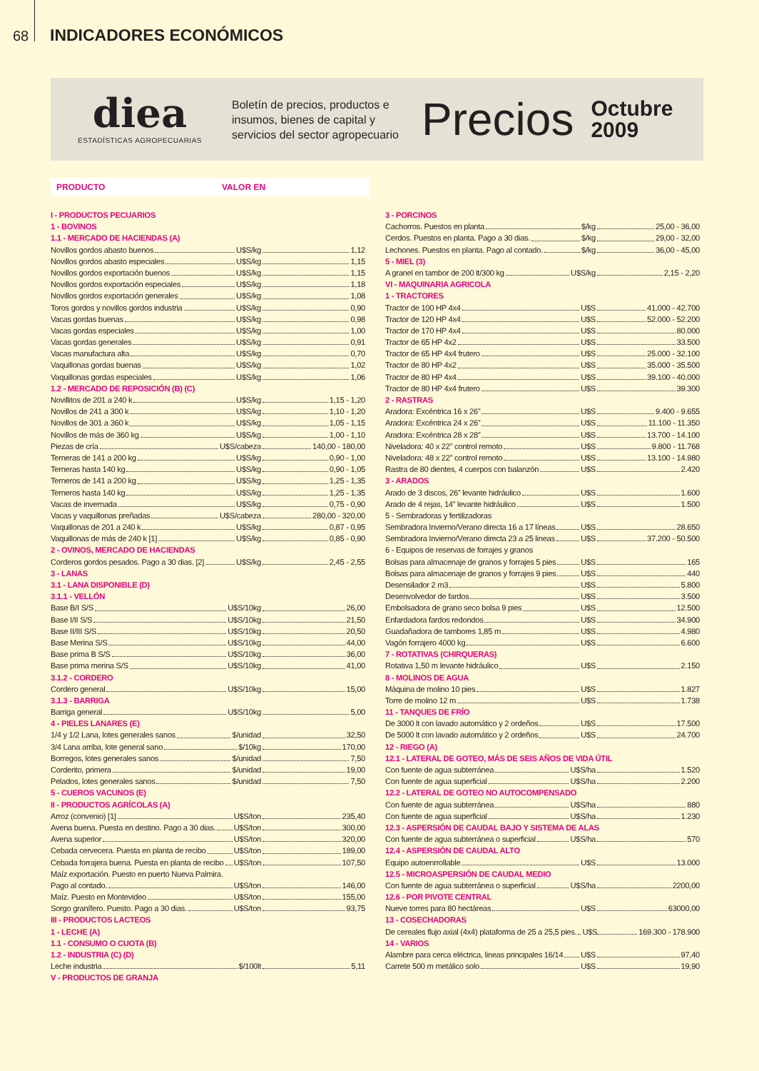68 INDICADORES ECONÓMICOS
diea
ESTADÍSTICAS AGROPECUARIAS
Boletín de precios, productos e insumos, bienes de capital y servicios del sector agropecuario
Precios
Octubre
2009
PRODUCTO VALOR EN
I - PRODUCTOS PECUARIOS
1 - BOVINOS
1.1 - MERCADO DE HACIENDAS (A)
Novillos gordos abasto buenos U$S/kg 1,12
Novillos gordos abasto especiales U$S/kg 1,15
Novillos gordos exportación buenos U$S/kg 1,15
Novillos gordos exportación especiales U$S/kg 1,18
Novillos gordos exportación generales U$S/kg 1,08
Toros gordos y novillos gordos industria U$S/kg 0,90
Vacas gordas buenas U$S/kg 0,98
Vacas gordas especiales U$S/kg 1,00
Vacas gordas generales U$S/kg 0,91
Vacas manufactura alta U$S/kg 0,70
Vaquillonas gordas buenas U$S/kg 1,02
Vaquillonas gordas especiales U$S/kg 1,06
1.2 - MERCADO DE REPOSICIÓN (B) (C)
Novillitos de 201 a 240 k U$S/kg 1,15 - 1,20
Novillos de 241 a 300 k U$S/kg 1,10 - 1,20
Novillos de 301 a 360 k U$S/kg 1,05 - 1,15
Novillos de más de 360 kg U$S/kg 1,00 - 1,10
Piezas de cría U$S/cabeza 140,00 - 180,00
Terneras de 141 a 200 kg U$S/kg 0,90 - 1,00
Terneras hasta 140 kg U$S/kg 0,90 - 1,05
Terneros de 141 a 200 kg U$S/kg 1,25 - 1,35
Terneros hasta 140 kg U$S/kg 1,25 - 1,35
Vacas de invernada U$S/kg 0,75 - 0,90
Vacas y vaquillonas preñadas U$S/cabeza 280,00 - 320,00
Vaquillonas de 201 a 240 k U$S/kg 0,87 - 0,95
Vaquillonas de más de 240 k [1] U$S/kg 0,85 - 0,90
2 - OVINOS, MERCADO DE HACIENDAS
Corderos gordos pesados. Pago a 30 dias. [2] U$S/kg 2,45 - 2,55
3 - LANAS
3.1 - LANA DISPONIBLE (D)
3.1.1 - VELLÓN
Base B/I S/S U$S/10kg 26,00
Base I/II S/S U$S/10kg 21,50
Base II/III S/S U$S/10kg 20,50
Base Merina S/S U$S/10kg 44,00
Base prima B S/S U$S/10kg 36,00
Base prima merina S/S U$S/10kg 41,00
3.1.2 - CORDERO
Cordero general U$S/10kg 15,00
3.1.3 - BARRIGA
Barriga general U$S/10kg 5,00
4 - PIELES LANARES (E)
1/4 y 1/2 Lana, lotes generales sanos $/unidad 32,50
3/4 Lana arriba, lote general sano $/10kg 170,00
Borregos, lotes generales sanos $/unidad 7,50
Corderito, primera $/unidad 19,00
Pelados, lotes generales sanos $/unidad 7,50
5 - CUEROS VACUNOS (E)
II - PRODUCTOS AGRÍCOLAS (A)
Arroz (convenio) [1] U$S/ton 235,40
Avena buena. Puesta en destino. Pago a 30 dias. U$S/ton 300,00
Avena superior U$S/ton 320,00
Cebada cervecera. Puesta en planta de recibo U$S/ton 189,00
Cebada forrajera buena. Puesta en planta de recibo U$S/ton 107,50
Maíz exportación. Puesto en puerto Nueva Palmira.
Pago al contado. U$S/ton 146,00
Maíz. Puesto en Montevideo U$S/ton 155,00
Sorgo granífero. Puesto. Pago a 30 dias. U$S/ton 93,75
III - PRODUCTOS LACTEOS
1 - LECHE (A)
1.1 - CONSUMO O CUOTA (B)
1.2 - INDUSTRIA (C) (D)
Leche industria $/100lt 5,11
V - PRODUCTOS DE GRANJA
3 - PORCINOS
Cachorros. Puestos en planta $/kg 25,00 - 36,00
Cerdos. Puestos en planta. Pago a 30 dias. $/kg 29,00 - 32,00
Lechones. Puestos en planta. Pago al contado. $/kg 36,00 - 45,00
5 - MIEL (3)
A granel en tambor de 200 lt/300 kg U$S/kg 2,15 - 2,20
VI - MAQUINARIA AGRICOLA
1 - TRACTORES
Tractor de 100 HP 4x4 U$S 41.000 - 42.700
Tractor de 120 HP 4x4 U$S 52.000 - 52.200
Tractor de 170 HP 4x4 U$S 80.000
Tractor de 65 HP 4x2 U$S 33.500
Tractor de 65 HP 4x4 frutero U$S 25.000 - 32.100
Tractor de 80 HP 4x2 U$S 35.000 - 35.500
Tractor de 80 HP 4x4 U$S 39.100 - 40.000
Tractor de 80 HP 4x4 frutero U$S 39.300
2 - RASTRAS
Aradora: Excéntrica 16 x 26” U$S 9.400 - 9.655
Aradora: Excéntrica 24 x 26” U$S 11.100 - 11.350
Aradora: Excéntrica 28 x 28” U$S 13.700 - 14.100
Niveladora: 40 x 22” control remoto U$S 9.800 - 11.768
Niveladora: 48 x 22” control remoto U$S 13.100 - 14.980
Rastra de 80 dientes, 4 cuerpos con balanzón U$S 2.420
3 - ARADOS
Arado de 3 discos, 26” levante hidráulico U$S 1.600
Arado de 4 rejas, 14” levante hidráulico U$S 1.500
5 - Sembradoras y fertilizadoras
Sembradora Invierno/Verano directa 16 a 17 líneas U$S 28.650
Sembradora Invierno/Verano directa 23 a 25 lineas U$S 37.200 - 50.500
6 - Equipos de reservas de forrajes y granos
Bolsas para almacenaje de granos y forrajes 5 pies U$S 165
Bolsas para almacenaje de granos y forrajes 9 pies U$S 440
Desensilador 2 m3 U$S 5.800
Desenvolvedor de fardos U$S 3.500
Embolsadora de grano seco bolsa 9 pies U$S 12.500
Enfardadora fardos redondos U$S 34.900
Guadañadora de tambores 1,85 m U$S 4.980
Vagón forrajero 4000 kg U$S 6.600
7 - ROTATIVAS (CHIRQUERAS)
Rotativa 1,50 m levante hidráulico U$S 2.150
8 - MOLINOS DE AGUA
Máquina de molino 10 pies U$S 1.827
Torre de molino 12 m U$S 1.738
11 - TANQUES DE FRÍO
De 3000 lt con lavado automático y 2 ordeños U$S 17.500
De 5000 lt con lavado automático y 2 ordeños U$S 24.700
12 - RIEGO (A)
12.1 - LATERAL DE GOTEO, MÁS DE SEIS AÑOS DE VIDA ÚTIL
Con fuente de agua subterránea U$S/ha 1.520
Con fuente de agua superficial U$S/ha 2.200
12.2 - LATERAL DE GOTEO NO AUTOCOMPENSADO
Con fuente de agua subterránea U$S/ha 880
Con fuente de agua superficial U$S/ha 1.230
12.3 - ASPERSIÓN DE CAUDAL BAJO Y SISTEMA DE ALAS
Con fuente de agua subterránea o superficial U$S/ha 570
12.4 - ASPERSIÓN DE CAUDAL ALTO
Equipo autoenrrollable U$S 13.000
12.5 - MICROASPERSIÓN DE CAUDAL MEDIO
Con fuente de agua subterránea o superficial U$S/ha 2200,00
12.6 - POR PIVOTE CENTRAL
Nueve torres para 80 hectáreas U$S 63000,00
13 - COSECHADORAS
De cereales flujo axial (4x4) plataforma de 25 a 25,5 pies. U$S 169.300 - 178.900
14 - VARIOS
Alambre para cerca eléctrica, lineas principales 16/14 U$S 97,40
Carrete 500 m metálico solo U$S 19,90